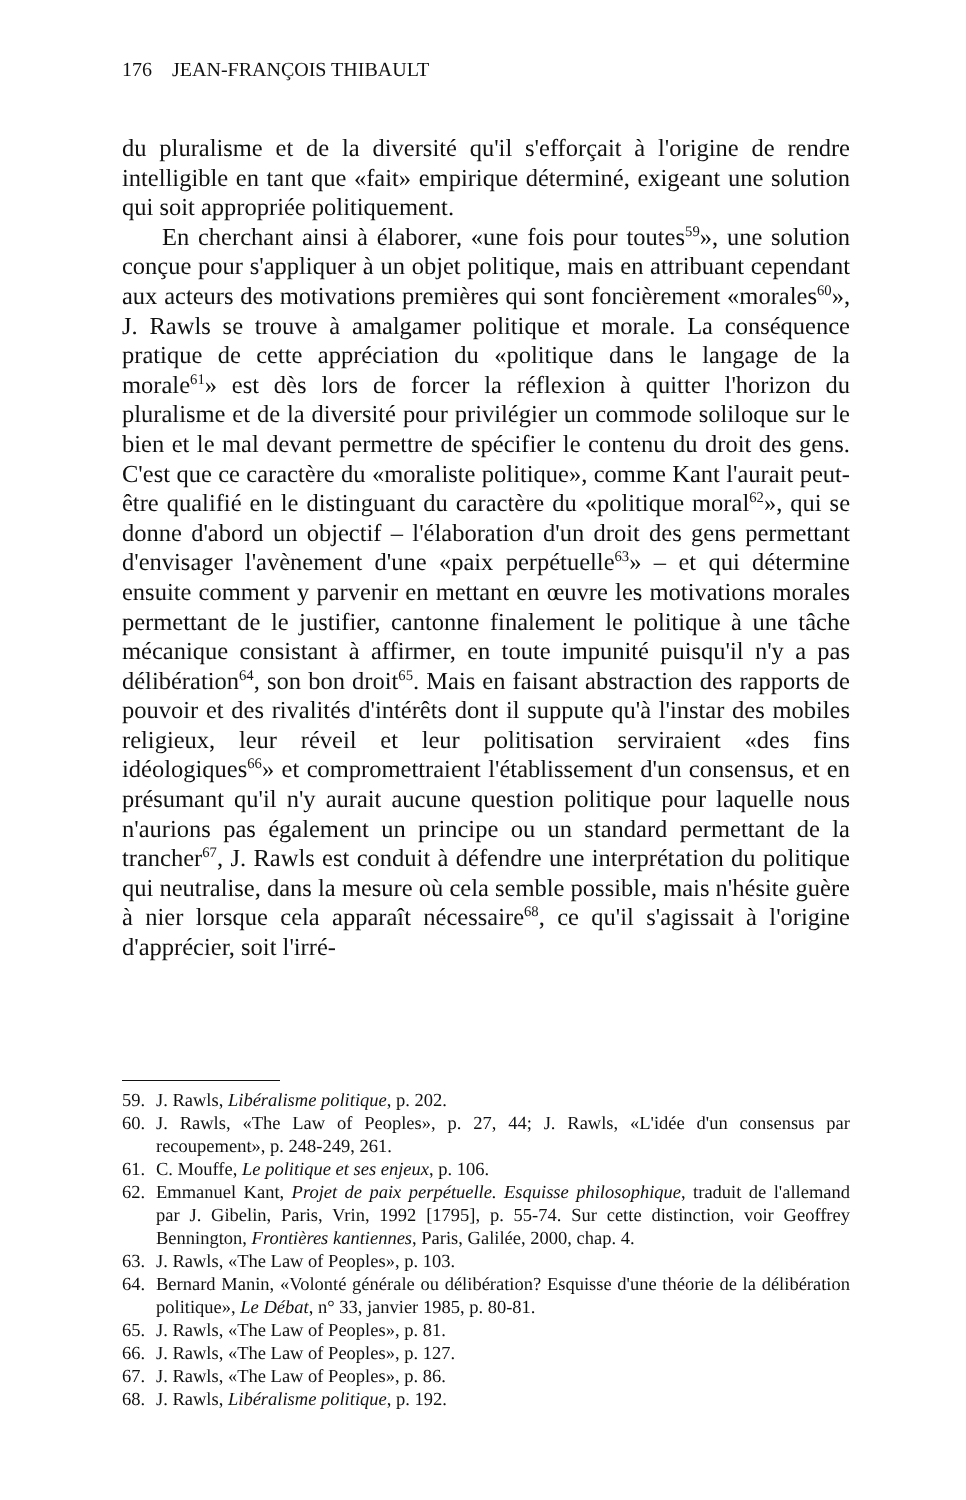176 JEAN-FRANÇOIS THIBAULT
du pluralisme et de la diversité qu'il s'efforçait à l'origine de rendre intelligible en tant que «fait» empirique déterminé, exigeant une solution qui soit appropriée politiquement.
En cherchant ainsi à élaborer, «une fois pour toutes<sup>59</sup>», une solution conçue pour s'appliquer à un objet politique, mais en attribuant cependant aux acteurs des motivations premières qui sont foncièrement «morales<sup>60</sup>», J. Rawls se trouve à amalgamer politique et morale. La conséquence pratique de cette appréciation du «politique dans le langage de la morale<sup>61</sup>» est dès lors de forcer la réflexion à quitter l'horizon du pluralisme et de la diversité pour privilégier un commode soliloque sur le bien et le mal devant permettre de spécifier le contenu du droit des gens. C'est que ce caractère du «moraliste politique», comme Kant l'aurait peut-être qualifié en le distinguant du caractère du «politique moral<sup>62</sup>», qui se donne d'abord un objectif – l'élaboration d'un droit des gens permettant d'envisager l'avènement d'une «paix perpétuelle<sup>63</sup>» – et qui détermine ensuite comment y parvenir en mettant en œuvre les motivations morales permettant de le justifier, cantonne finalement le politique à une tâche mécanique consistant à affirmer, en toute impunité puisqu'il n'y a pas délibération<sup>64</sup>, son bon droit<sup>65</sup>. Mais en faisant abstraction des rapports de pouvoir et des rivalités d'intérêts dont il suppute qu'à l'instar des mobiles religieux, leur réveil et leur politisation serviraient «des fins idéologiques<sup>66</sup>» et compromettraient l'établissement d'un consensus, et en présumant qu'il n'y aurait aucune question politique pour laquelle nous n'aurions pas également un principe ou un standard permettant de la trancher<sup>67</sup>, J. Rawls est conduit à défendre une interprétation du politique qui neutralise, dans la mesure où cela semble possible, mais n'hésite guère à nier lorsque cela apparaît nécessaire<sup>68</sup>, ce qu'il s'agissait à l'origine d'apprécier, soit l'irré-
59. J. Rawls, Libéralisme politique, p. 202.
60. J. Rawls, «The Law of Peoples», p. 27, 44; J. Rawls, «L'idée d'un consensus par recoupement», p. 248-249, 261.
61. C. Mouffe, Le politique et ses enjeux, p. 106.
62. Emmanuel Kant, Projet de paix perpétuelle. Esquisse philosophique, traduit de l'allemand par J. Gibelin, Paris, Vrin, 1992 [1795], p. 55-74. Sur cette distinction, voir Geoffrey Bennington, Frontières kantiennes, Paris, Galilée, 2000, chap. 4.
63. J. Rawls, «The Law of Peoples», p. 103.
64. Bernard Manin, «Volonté générale ou délibération? Esquisse d'une théorie de la délibération politique», Le Débat, n° 33, janvier 1985, p. 80-81.
65. J. Rawls, «The Law of Peoples», p. 81.
66. J. Rawls, «The Law of Peoples», p. 127.
67. J. Rawls, «The Law of Peoples», p. 86.
68. J. Rawls, Libéralisme politique, p. 192.